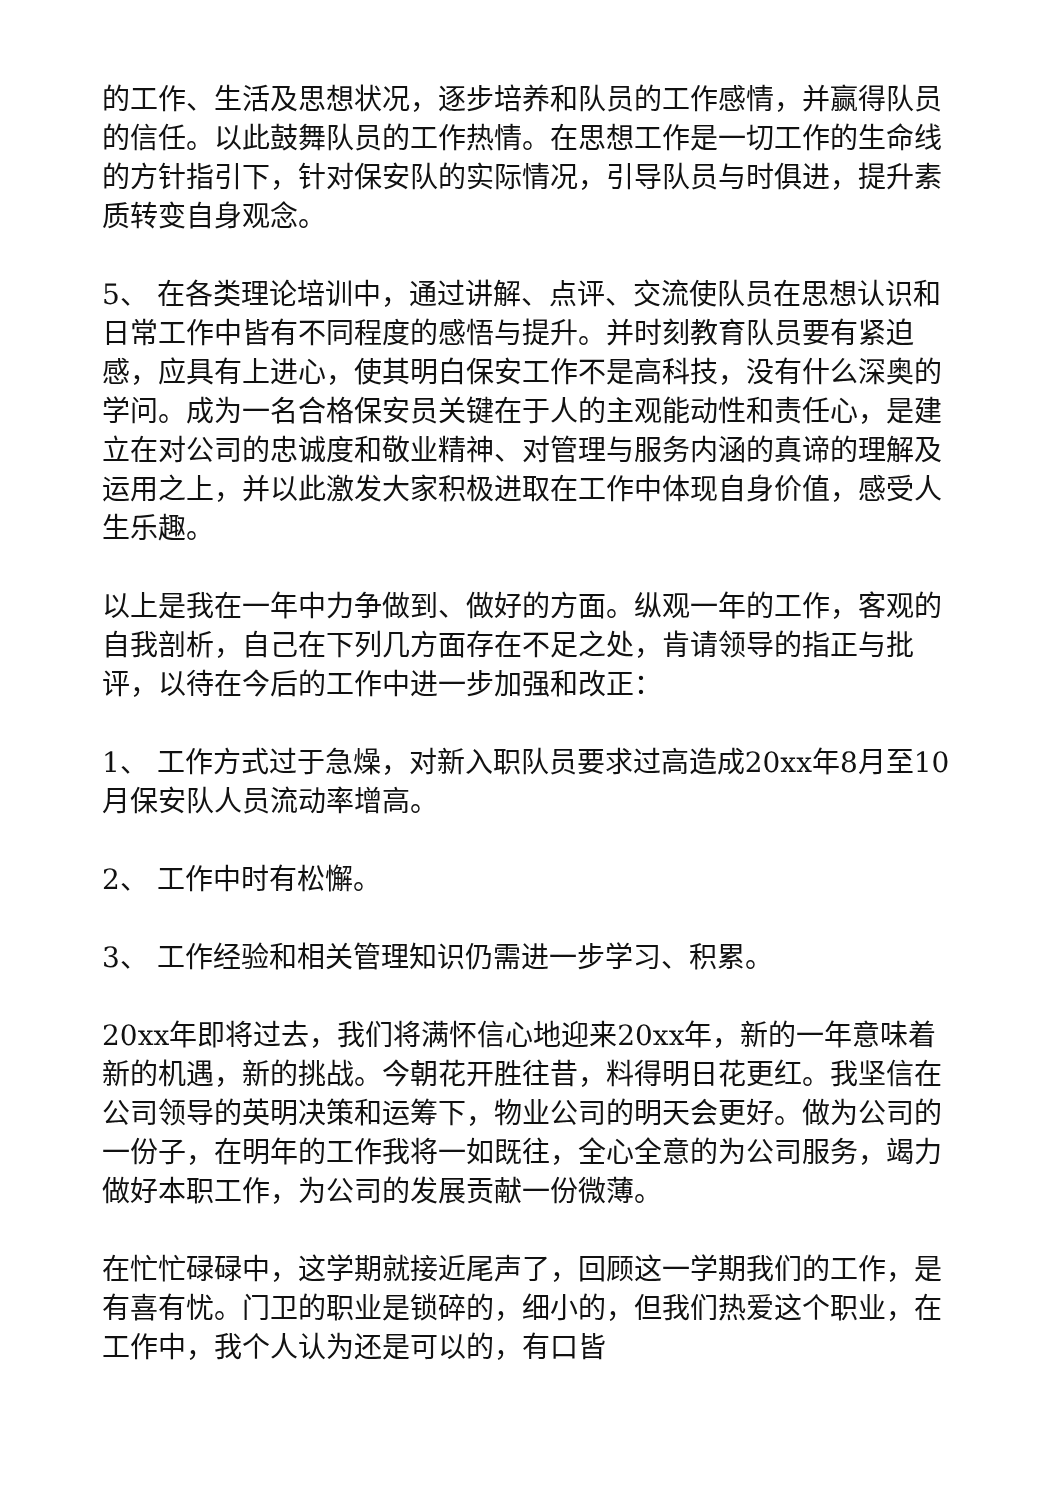的工作、生活及思想状况，逐步培养和队员的工作感情，并赢得队员的信任。以此鼓舞队员的工作热情。在思想工作是一切工作的生命线的方针指引下，针对保安队的实际情况，引导队员与时俱进，提升素质转变自身观念。
5、 在各类理论培训中，通过讲解、点评、交流使队员在思想认识和日常工作中皆有不同程度的感悟与提升。并时刻教育队员要有紧迫感，应具有上进心，使其明白保安工作不是高科技，没有什么深奥的学问。成为一名合格保安员关键在于人的主观能动性和责任心，是建立在对公司的忠诚度和敬业精神、对管理与服务内涵的真谛的理解及运用之上，并以此激发大家积极进取在工作中体现自身价值，感受人生乐趣。
以上是我在一年中力争做到、做好的方面。纵观一年的工作，客观的自我剖析，自己在下列几方面存在不足之处，肯请领导的指正与批评，以待在今后的工作中进一步加强和改正：
1、 工作方式过于急燥，对新入职队员要求过高造成20xx年8月至10月保安队人员流动率增高。
2、 工作中时有松懈。
3、 工作经验和相关管理知识仍需进一步学习、积累。
20xx年即将过去，我们将满怀信心地迎来20xx年，新的一年意味着新的机遇，新的挑战。今朝花开胜往昔，料得明日花更红。我坚信在公司领导的英明决策和运筹下，物业公司的明天会更好。做为公司的一份子，在明年的工作我将一如既往，全心全意的为公司服务，竭力做好本职工作，为公司的发展贡献一份微薄。
在忙忙碌碌中，这学期就接近尾声了，回顾这一学期我们的工作，是有喜有忧。门卫的职业是锁碎的，细小的，但我们热爱这个职业，在工作中，我个人认为还是可以的，有口皆